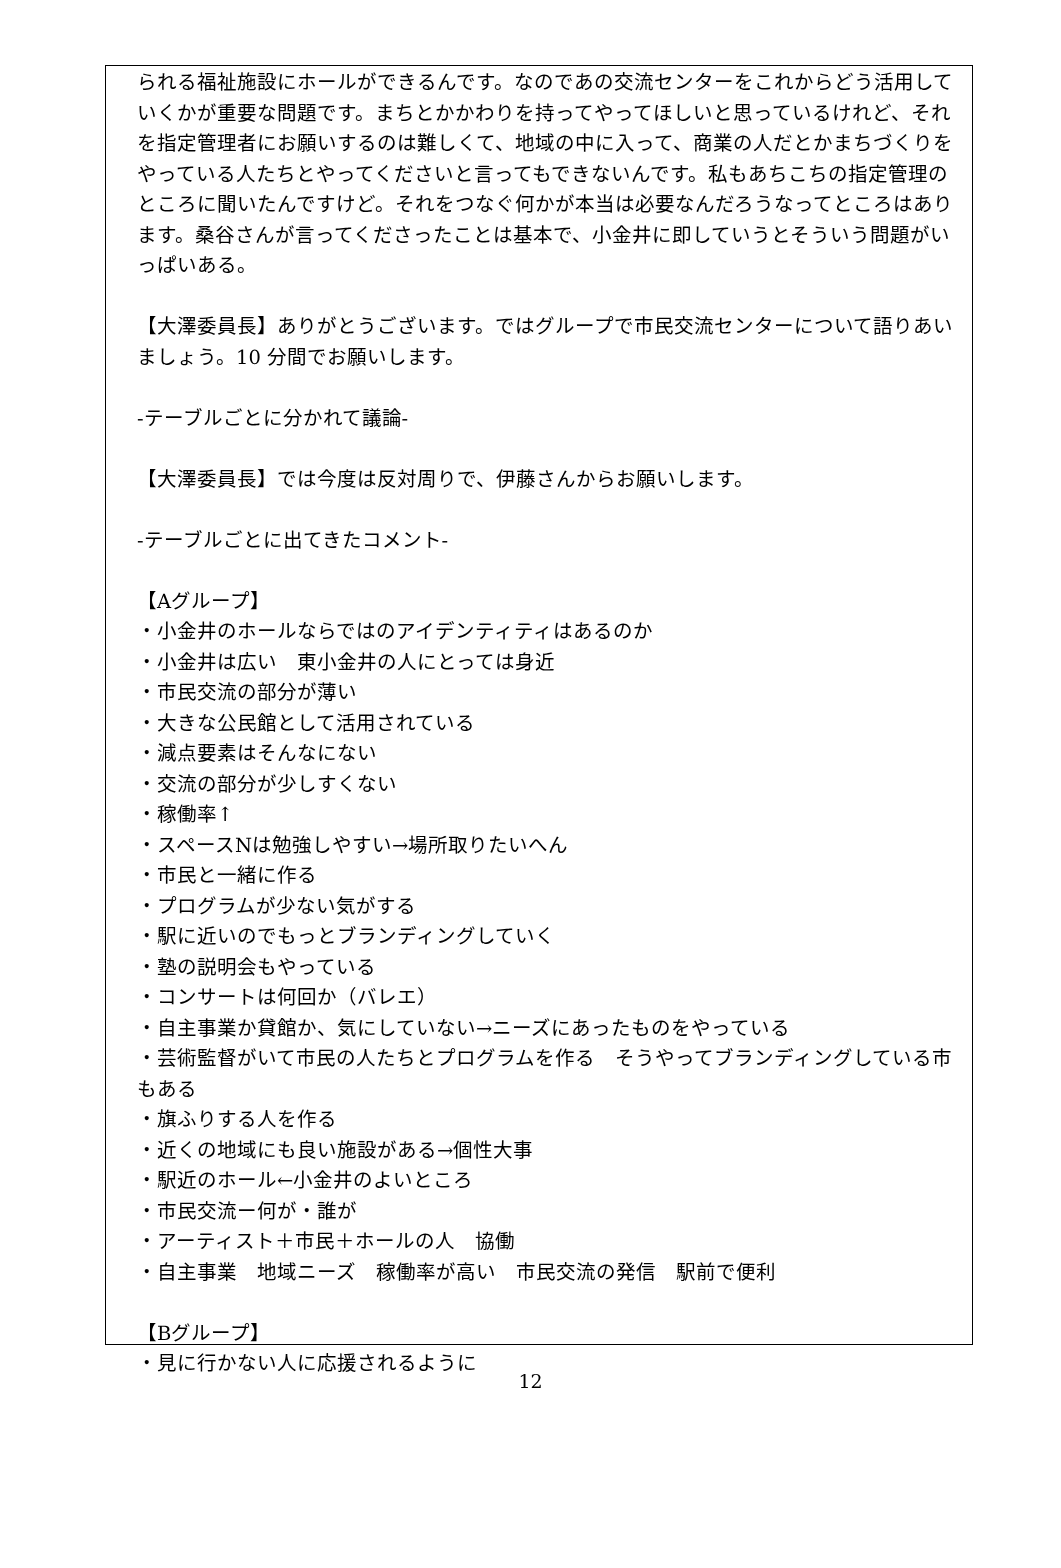られる福祉施設にホールができるんです。なのであの交流センターをこれからどう活用していくかが重要な問題です。まちとかかわりを持ってやってほしいと思っているけれど、それを指定管理者にお願いするのは難しくて、地域の中に入って、商業の人だとかまちづくりをやっている人たちとやってくださいと言ってもできないんです。私もあちこちの指定管理のところに聞いたんですけど。それをつなぐ何かが本当は必要なんだろうなってところはあります。桑谷さんが言ってくださったことは基本で、小金井に即していうとそういう問題がいっぱいある。
【大澤委員長】ありがとうございます。ではグループで市民交流センターについて語りあいましょう。10 分間でお願いします。
-テーブルごとに分かれて議論-
【大澤委員長】では今度は反対周りで、伊藤さんからお願いします。
-テーブルごとに出てきたコメント-
【Aグループ】
・小金井のホールならではのアイデンティティはあるのか
・小金井は広い　東小金井の人にとっては身近
・市民交流の部分が薄い
・大きな公民館として活用されている
・減点要素はそんなにない
・交流の部分が少しすくない
・稼働率↑
・スペースNは勉強しやすい→場所取りたいへん
・市民と一緒に作る
・プログラムが少ない気がする
・駅に近いのでもっとブランディングしていく
・塾の説明会もやっている
・コンサートは何回か（バレエ）
・自主事業か貸館か、気にしていない→ニーズにあったものをやっている
・芸術監督がいて市民の人たちとプログラムを作る　そうやってブランディングしている市もある
・旗ふりする人を作る
・近くの地域にも良い施設がある→個性大事
・駅近のホール←小金井のよいところ
・市民交流ー何が・誰が
・アーティスト＋市民＋ホールの人　協働
・自主事業　地域ニーズ　稼働率が高い　市民交流の発信　駅前で便利
【Bグループ】
・見に行かない人に応援されるように
12